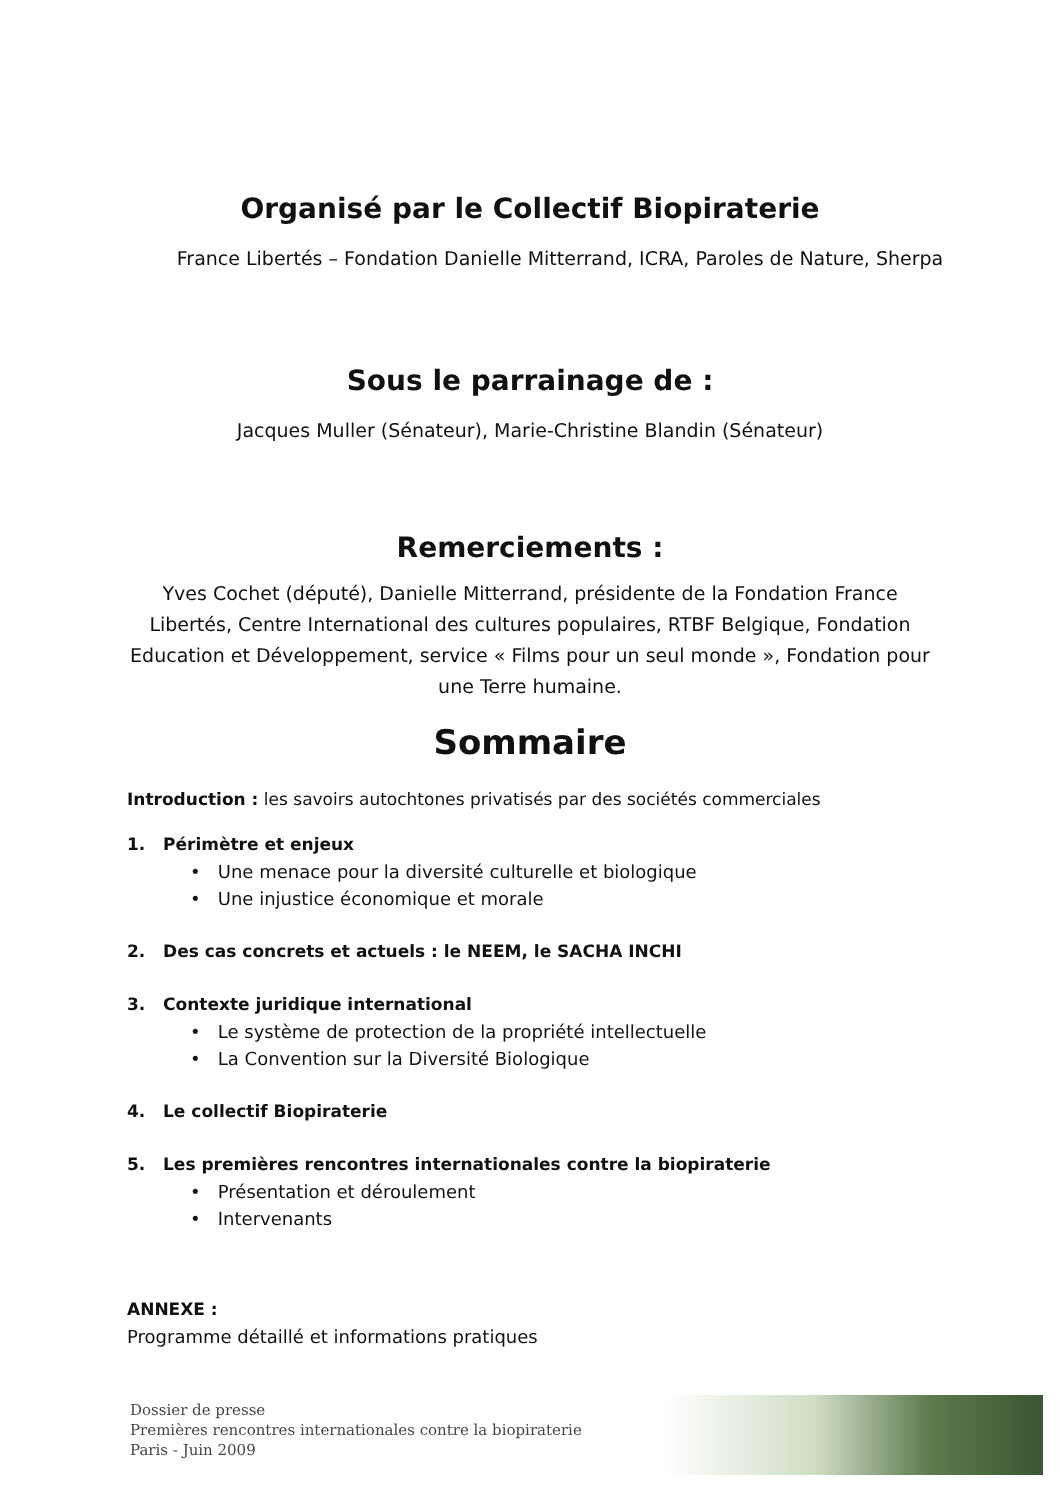Organisé par le Collectif Biopiraterie
France Libertés – Fondation Danielle Mitterrand, ICRA, Paroles de Nature, Sherpa
Sous le parrainage de :
Jacques Muller (Sénateur), Marie-Christine Blandin (Sénateur)
Remerciements :
Yves Cochet (député), Danielle Mitterrand, présidente de la Fondation France Libertés, Centre International des cultures populaires, RTBF Belgique, Fondation Education et Développement, service « Films pour un seul monde », Fondation pour une Terre humaine.
Sommaire
Introduction : les savoirs autochtones privatisés par des sociétés commerciales
1. Périmètre et enjeux
• Une menace pour la diversité culturelle et biologique
• Une injustice économique et morale
2. Des cas concrets et actuels : le NEEM, le SACHA INCHI
3. Contexte juridique international
• Le système de protection de la propriété intellectuelle
• La Convention sur la Diversité Biologique
4. Le collectif Biopiraterie
5. Les premières rencontres internationales contre la biopiraterie
• Présentation et déroulement
• Intervenants
ANNEXE :
Programme détaillé et informations pratiques
Dossier de presse
Premières rencontres internationales contre la biopiraterie
Paris - Juin 2009